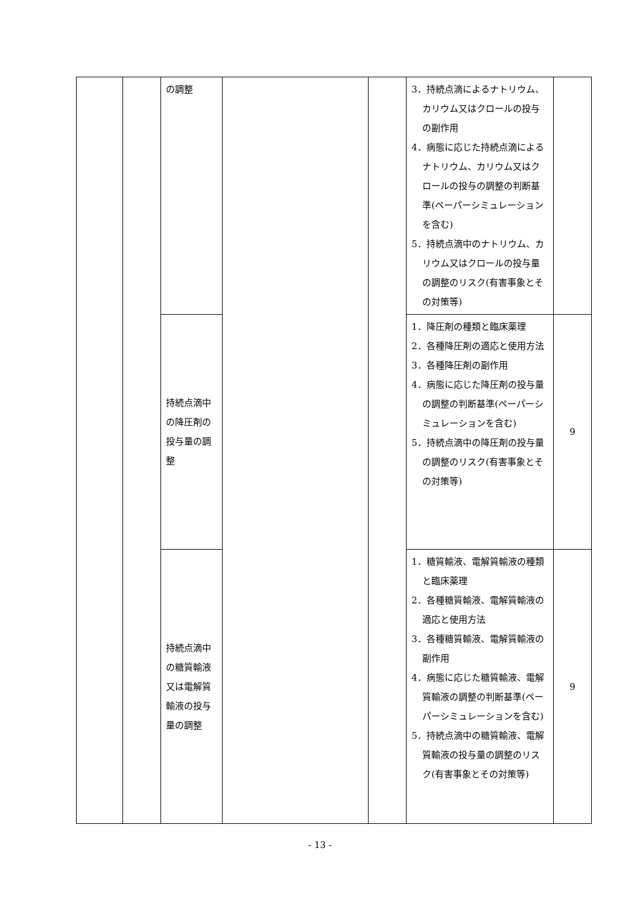| | | の調整 | | | 3．持続点滴によるナトリウム、カリウム又はクロールの投与の副作用 4．病態に応じた持続点滴によるナトリウム、カリウム又はクロールの投与の調整の判断基準(ペーパーシミュレーションを含む) 5．持続点滴中のナトリウム、カリウム又はクロールの投与量の調整のリスク(有害事象とその対策等) | |
| | | 持続点滴中の降圧剤の投与量の調整 | | | 1．降圧剤の種類と臨床薬理 2．各種降圧剤の適応と使用方法 3．各種降圧剤の副作用 4．病態に応じた降圧剤の投与量の調整の判断基準(ペーパーシミュレーションを含む) 5．持続点滴中の降圧剤の投与量の調整のリスク(有害事象とその対策等) | 9 |
| | | 持続点滴中の糖質輸液又は電解質輸液の投与量の調整 | | | 1．糖質輸液、電解質輸液の種類と臨床薬理 2．各種糖質輸液、電解質輸液の適応と使用方法 3．各種糖質輸液、電解質輸液の副作用 4．病態に応じた糖質輸液、電解質輸液の調整の判断基準(ペーパーシミュレーションを含む) 5．持続点滴中の糖質輸液、電解質輸液の投与量の調整のリスク(有害事象とその対策等) | 9 |
- 13 -